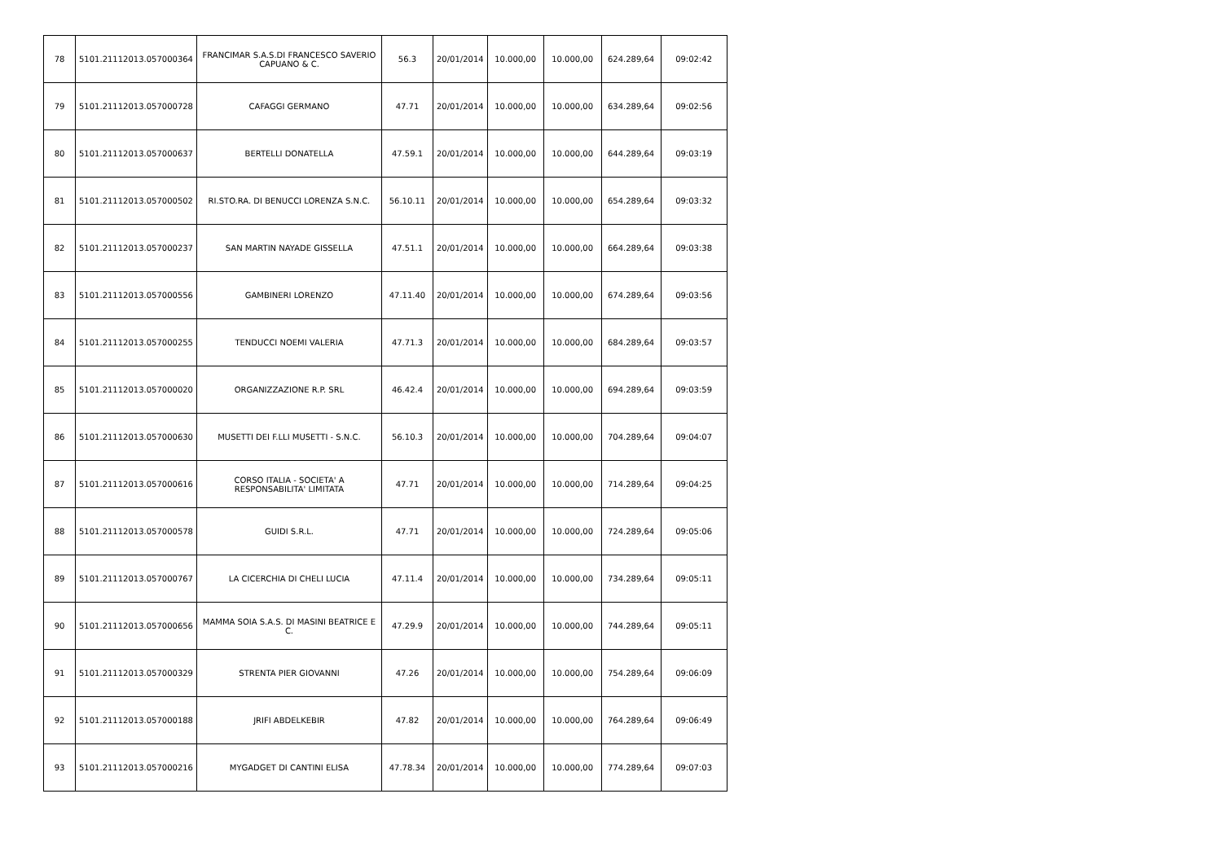| 78 | 5101.21112013.057000364 | FRANCIMAR S.A.S.DI FRANCESCO SAVERIO CAPUANO & C. | 56.3 | 20/01/2014 | 10.000,00 | 10.000,00 | 624.289,64 | 09:02:42 |
| 79 | 5101.21112013.057000728 | CAFAGGI GERMANO | 47.71 | 20/01/2014 | 10.000,00 | 10.000,00 | 634.289,64 | 09:02:56 |
| 80 | 5101.21112013.057000637 | BERTELLI DONATELLA | 47.59.1 | 20/01/2014 | 10.000,00 | 10.000,00 | 644.289,64 | 09:03:19 |
| 81 | 5101.21112013.057000502 | RI.STO.RA. DI BENUCCI LORENZA S.N.C. | 56.10.11 | 20/01/2014 | 10.000,00 | 10.000,00 | 654.289,64 | 09:03:32 |
| 82 | 5101.21112013.057000237 | SAN MARTIN NAYADE GISSELLA | 47.51.1 | 20/01/2014 | 10.000,00 | 10.000,00 | 664.289,64 | 09:03:38 |
| 83 | 5101.21112013.057000556 | GAMBINERI LORENZO | 47.11.40 | 20/01/2014 | 10.000,00 | 10.000,00 | 674.289,64 | 09:03:56 |
| 84 | 5101.21112013.057000255 | TENDUCCI NOEMI VALERIA | 47.71.3 | 20/01/2014 | 10.000,00 | 10.000,00 | 684.289,64 | 09:03:57 |
| 85 | 5101.21112013.057000020 | ORGANIZZAZIONE R.P. SRL | 46.42.4 | 20/01/2014 | 10.000,00 | 10.000,00 | 694.289,64 | 09:03:59 |
| 86 | 5101.21112013.057000630 | MUSETTI DEI F.LLI MUSETTI - S.N.C. | 56.10.3 | 20/01/2014 | 10.000,00 | 10.000,00 | 704.289,64 | 09:04:07 |
| 87 | 5101.21112013.057000616 | CORSO ITALIA - SOCIETA' A RESPONSABILITA' LIMITATA | 47.71 | 20/01/2014 | 10.000,00 | 10.000,00 | 714.289,64 | 09:04:25 |
| 88 | 5101.21112013.057000578 | GUIDI S.R.L. | 47.71 | 20/01/2014 | 10.000,00 | 10.000,00 | 724.289,64 | 09:05:06 |
| 89 | 5101.21112013.057000767 | LA CICERCHIA DI CHELI LUCIA | 47.11.4 | 20/01/2014 | 10.000,00 | 10.000,00 | 734.289,64 | 09:05:11 |
| 90 | 5101.21112013.057000656 | MAMMA SOIA S.A.S. DI MASINI BEATRICE E C. | 47.29.9 | 20/01/2014 | 10.000,00 | 10.000,00 | 744.289,64 | 09:05:11 |
| 91 | 5101.21112013.057000329 | STRENTA PIER GIOVANNI | 47.26 | 20/01/2014 | 10.000,00 | 10.000,00 | 754.289,64 | 09:06:09 |
| 92 | 5101.21112013.057000188 | JRIFI ABDELKEBIR | 47.82 | 20/01/2014 | 10.000,00 | 10.000,00 | 764.289,64 | 09:06:49 |
| 93 | 5101.21112013.057000216 | MYGADGET DI CANTINI ELISA | 47.78.34 | 20/01/2014 | 10.000,00 | 10.000,00 | 774.289,64 | 09:07:03 |